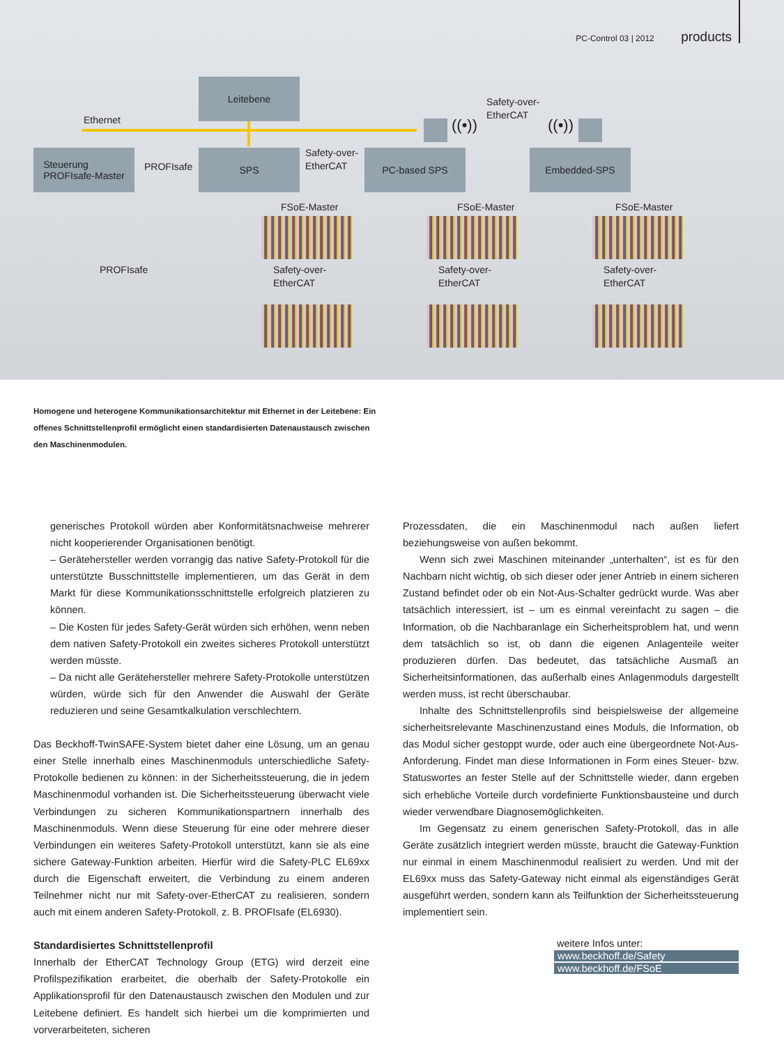PC-Control 03 | 2012 products
Leitebene
Ethernet
Steuerung
PROFIsafe-Master
PROFIsafe
SPS
Safety-over-
EtherCAT
PC-based SPS
Safety-over-
EtherCAT
((•)) ((•))
Embedded-SPS
PROFIsafe
FSoE-Master FSoE-Master FSoE-Master
Safety-over-
EtherCAT
Safety-over-
EtherCAT
Safety-over-
EtherCAT
Homogene und heterogene Kommunikationsarchitektur mit Ethernet in der Leitebene: Ein offenes Schnittstellenprofil ermöglicht einen standardisierten Datenaustausch zwischen den Maschinenmodulen.
generisches Protokoll würden aber Konformitätsnachweise mehrerer nicht kooperierender Organisationen benötigt.
– Gerätehersteller werden vorrangig das native Safety-Protokoll für die unterstützte Busschnittstelle implementieren, um das Gerät in dem Markt für diese Kommunikationsschnittstelle erfolgreich platzieren zu können.
– Die Kosten für jedes Safety-Gerät würden sich erhöhen, wenn neben dem nativen Safety-Protokoll ein zweites sicheres Protokoll unterstützt werden müsste.
– Da nicht alle Gerätehersteller mehrere Safety-Protokolle unterstützen würden, würde sich für den Anwender die Auswahl der Geräte reduzieren und seine Gesamtkalkulation verschlechtern.
Das Beckhoff-TwinSAFE-System bietet daher eine Lösung, um an genau einer Stelle innerhalb eines Maschinenmoduls unterschiedliche Safety-Protokolle bedienen zu können: in der Sicherheitssteuerung, die in jedem Maschinenmodul vorhanden ist. Die Sicherheitssteuerung überwacht viele Verbindungen zu sicheren Kommunikationspartnern innerhalb des Maschinenmoduls. Wenn diese Steuerung für eine oder mehrere dieser Verbindungen ein weiteres Safety-Protokoll unterstützt, kann sie als eine sichere Gateway-Funktion arbeiten. Hierfür wird die Safety-PLC EL69xx durch die Eigenschaft erweitert, die Verbindung zu einem anderen Teilnehmer nicht nur mit Safety-over-EtherCAT zu realisieren, sondern auch mit einem anderen Safety-Protokoll, z. B. PROFIsafe (EL6930).
Standardisiertes Schnittstellenprofil
Innerhalb der EtherCAT Technology Group (ETG) wird derzeit eine Profilspezifikation erarbeitet, die oberhalb der Safety-Protokolle ein Applikationsprofil für den Datenaustausch zwischen den Modulen und zur Leitebene definiert. Es handelt sich hierbei um die komprimierten und vorverarbeiteten, sicheren
Prozessdaten, die ein Maschinenmodul nach außen liefert beziehungsweise von außen bekommt.
Wenn sich zwei Maschinen miteinander „unterhalten“, ist es für den Nachbarn nicht wichtig, ob sich dieser oder jener Antrieb in einem sicheren Zustand befindet oder ob ein Not-Aus-Schalter gedrückt wurde. Was aber tatsächlich interessiert, ist – um es einmal vereinfacht zu sagen – die Information, ob die Nachbaranlage ein Sicherheitsproblem hat, und wenn dem tatsächlich so ist, ob dann die eigenen Anlagenteile weiter produzieren dürfen. Das bedeutet, das tatsächliche Ausmaß an Sicherheitsinformationen, das außerhalb eines Anlagenmoduls dargestellt werden muss, ist recht überschaubar.
Inhalte des Schnittstellenprofils sind beispielsweise der allgemeine sicherheitsrelevante Maschinenzustand eines Moduls, die Information, ob das Modul sicher gestoppt wurde, oder auch eine übergeordnete Not-Aus-Anforderung. Findet man diese Informationen in Form eines Steuer- bzw. Statuswortes an fester Stelle auf der Schnittstelle wieder, dann ergeben sich erhebliche Vorteile durch vordefinierte Funktionsbausteine und durch wieder verwendbare Diagnosemöglichkeiten.
Im Gegensatz zu einem generischen Safety-Protokoll, das in alle Geräte zusätzlich integriert werden müsste, braucht die Gateway-Funktion nur einmal in einem Maschinenmodul realisiert zu werden. Und mit der EL69xx muss das Safety-Gateway nicht einmal als eigenständiges Gerät ausgeführt werden, sondern kann als Teilfunktion der Sicherheitssteuerung implementiert sein.
weitere Infos unter:
www.beckhoff.de/Safety
www.beckhoff.de/FSoE